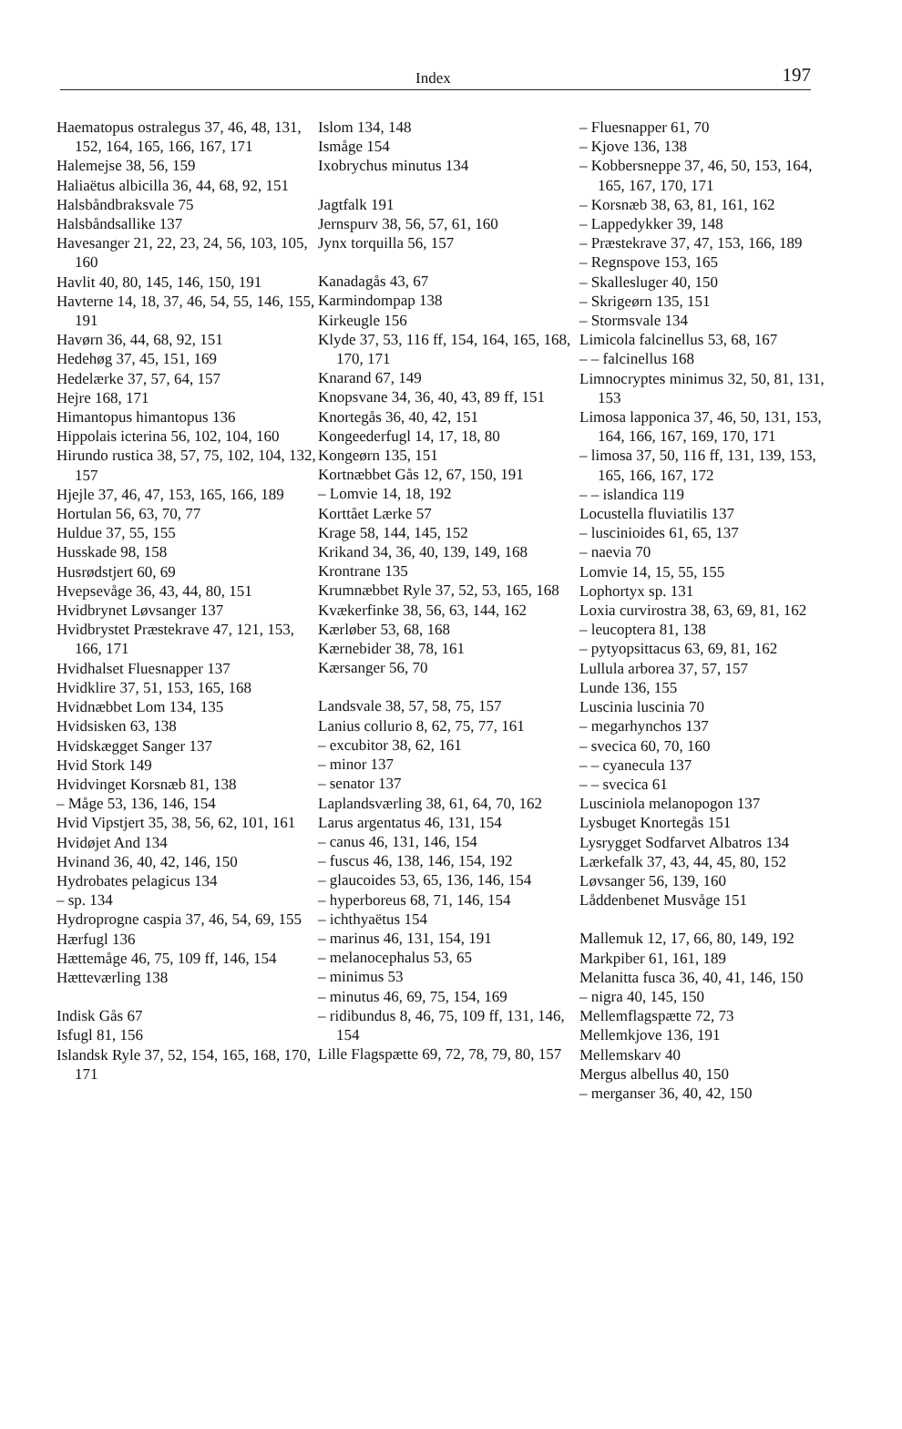Index 197
Haematopus ostralegus 37, 46, 48, 131, 152, 164, 165, 166, 167, 171
Halemejse 38, 56, 159
Haliaëtus albicilla 36, 44, 68, 92, 151
Halsbåndbraksvale 75
Halsbåndsallike 137
Havesanger 21, 22, 23, 24, 56, 103, 105, 160
Havlit 40, 80, 145, 146, 150, 191
Havterne 14, 18, 37, 46, 54, 55, 146, 155, 191
Havørn 36, 44, 68, 92, 151
Hedehøg 37, 45, 151, 169
Hedelærke 37, 57, 64, 157
Hejre 168, 171
Himantopus himantopus 136
Hippolais icterina 56, 102, 104, 160
Hirundo rustica 38, 57, 75, 102, 104, 132, 157
Hjejle 37, 46, 47, 153, 165, 166, 189
Hortulan 56, 63, 70, 77
Huldue 37, 55, 155
Husskade 98, 158
Husrødstjert 60, 69
Hvepsevåge 36, 43, 44, 80, 151
Hvidbrynet Løvsanger 137
Hvidbrystet Præstekrave 47, 121, 153, 166, 171
Hvidhalset Fluesnapper 137
Hvidklire 37, 51, 153, 165, 168
Hvidnæbbet Lom 134, 135
Hvidsisken 63, 138
Hvidskægget Sanger 137
Hvid Stork 149
Hvidvinget Korsnæb 81, 138
– Måge 53, 136, 146, 154
Hvid Vipstjert 35, 38, 56, 62, 101, 161
Hvidøjet And 134
Hvinand 36, 40, 42, 146, 150
Hydrobates pelagicus 134
– sp. 134
Hydroprogne caspia 37, 46, 54, 69, 155
Hærfugl 136
Hættemåge 46, 75, 109 ff, 146, 154
Hætteværling 138
Indisk Gås 67
Isfugl 81, 156
Islandsk Ryle 37, 52, 154, 165, 168, 170, 171
Islom 134, 148
Ismåge 154
Ixobrychus minutus 134
Jagtfalk 191
Jernspurv 38, 56, 57, 61, 160
Jynx torquilla 56, 157
Kanadagås 43, 67
Karmindompap 138
Kirkeugle 156
Klyde 37, 53, 116 ff, 154, 164, 165, 168, 170, 171
Knarand 67, 149
Knopsvane 34, 36, 40, 43, 89 ff, 151
Knortegås 36, 40, 42, 151
Kongeederfugl 14, 17, 18, 80
Kongeørn 135, 151
Kortnæbbet Gås 12, 67, 150, 191
– Lomvie 14, 18, 192
Korttået Lærke 57
Krage 58, 144, 145, 152
Krikand 34, 36, 40, 139, 149, 168
Krontrane 135
Krumnæbbet Ryle 37, 52, 53, 165, 168
Kvækerfinke 38, 56, 63, 144, 162
Kærløber 53, 68, 168
Kærnebider 38, 78, 161
Kærsanger 56, 70
Landsvale 38, 57, 58, 75, 157
Lanius collurio 8, 62, 75, 77, 161
– excubitor 38, 62, 161
– minor 137
– senator 137
Laplandsværling 38, 61, 64, 70, 162
Larus argentatus 46, 131, 154
– canus 46, 131, 146, 154
– fuscus 46, 138, 146, 154, 192
– glaucoides 53, 65, 136, 146, 154
– hyperboreus 68, 71, 146, 154
– ichthyaëtus 154
– marinus 46, 131, 154, 191
– melanocephalus 53, 65
– minimus 53
– minutus 46, 69, 75, 154, 169
– ridibundus 8, 46, 75, 109 ff, 131, 146, 154
Lille Flagspætte 69, 72, 78, 79, 80, 157
– Fluesnapper 61, 70
– Kjove 136, 138
– Kobbersneppe 37, 46, 50, 153, 164, 165, 167, 170, 171
– Korsnæb 38, 63, 81, 161, 162
– Lappedykker 39, 148
– Præstekrave 37, 47, 153, 166, 189
– Regnspove 153, 165
– Skallesluger 40, 150
– Skrigeørn 135, 151
– Stormsvale 134
Limicola falcinellus 53, 68, 167
– – falcinellus 168
Limnocryptes minimus 32, 50, 81, 131, 153
Limosa lapponica 37, 46, 50, 131, 153, 164, 166, 167, 169, 170, 171
– limosa 37, 50, 116 ff, 131, 139, 153, 165, 166, 167, 172
– – islandica 119
Locustella fluviatilis 137
– luscinioides 61, 65, 137
– naevia 70
Lomvie 14, 15, 55, 155
Lophortyx sp. 131
Loxia curvirostra 38, 63, 69, 81, 162
– leucoptera 81, 138
– pytyopsittacus 63, 69, 81, 162
Lullula arborea 37, 57, 157
Lunde 136, 155
Luscinia luscinia 70
– megarhynchos 137
– svecica 60, 70, 160
– – cyanecula 137
– – svecica 61
Lusciniola melanopogon 137
Lysbuget Knortegås 151
Lysrygget Sodfarvet Albatros 134
Lærkefalk 37, 43, 44, 45, 80, 152
Løvsanger 56, 139, 160
Låddenbenet Musvåge 151
Mallemuk 12, 17, 66, 80, 149, 192
Markpiber 61, 161, 189
Melanitta fusca 36, 40, 41, 146, 150
– nigra 40, 145, 150
Mellemflagspætte 72, 73
Mellemkjove 136, 191
Mellemskarv 40
Mergus albellus 40, 150
– merganser 36, 40, 42, 150